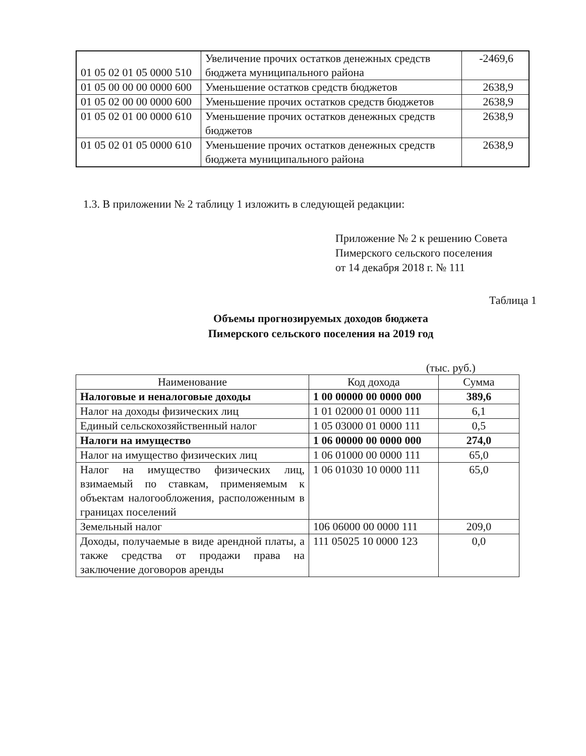| 01 05 02 01 05 0000 510 | Увеличение прочих остатков денежных средств бюджета муниципального района | -2469,6 |
| 01 05 00 00 00 0000 600 | Уменьшение остатков средств бюджетов | 2638,9 |
| 01 05 02 00 00 0000 600 | Уменьшение прочих остатков средств бюджетов | 2638,9 |
| 01 05 02 01 00 0000 610 | Уменьшение прочих остатков денежных средств бюджетов | 2638,9 |
| 01 05 02 01 05 0000 610 | Уменьшение прочих остатков денежных средств бюджета муниципального района | 2638,9 |
1.3. В приложении № 2 таблицу 1 изложить в следующей редакции:
Приложение № 2 к решению Совета
Пимерского сельского поселения
от 14 декабря 2018 г. № 111
Таблица 1
Объемы прогнозируемых доходов бюджета
Пимерского сельского поселения на 2019 год
(тыс. руб.)
| Наименование | Код дохода | Сумма |
| --- | --- | --- |
| Налоговые и неналоговые доходы | 1 00 00000 00 0000 000 | 389,6 |
| Налог на доходы физических лиц | 1 01 02000 01 0000 111 | 6,1 |
| Единый сельскохозяйственный налог | 1 05 03000 01 0000 111 | 0,5 |
| Налоги на имущество | 1 06 00000 00 0000 000 | 274,0 |
| Налог на имущество физических лиц | 1 06 01000 00 0000 111 | 65,0 |
| Налог на имущество физических лиц, взимаемый по ставкам, применяемым к объектам налогообложения, расположенным в границах поселений | 1 06 01030 10 0000 111 | 65,0 |
| Земельный налог | 106 06000 00 0000 111 | 209,0 |
| Доходы, получаемые в виде арендной платы, а также средства от продажи права на заключение договоров аренды | 111 05025 10 0000 123 | 0,0 |